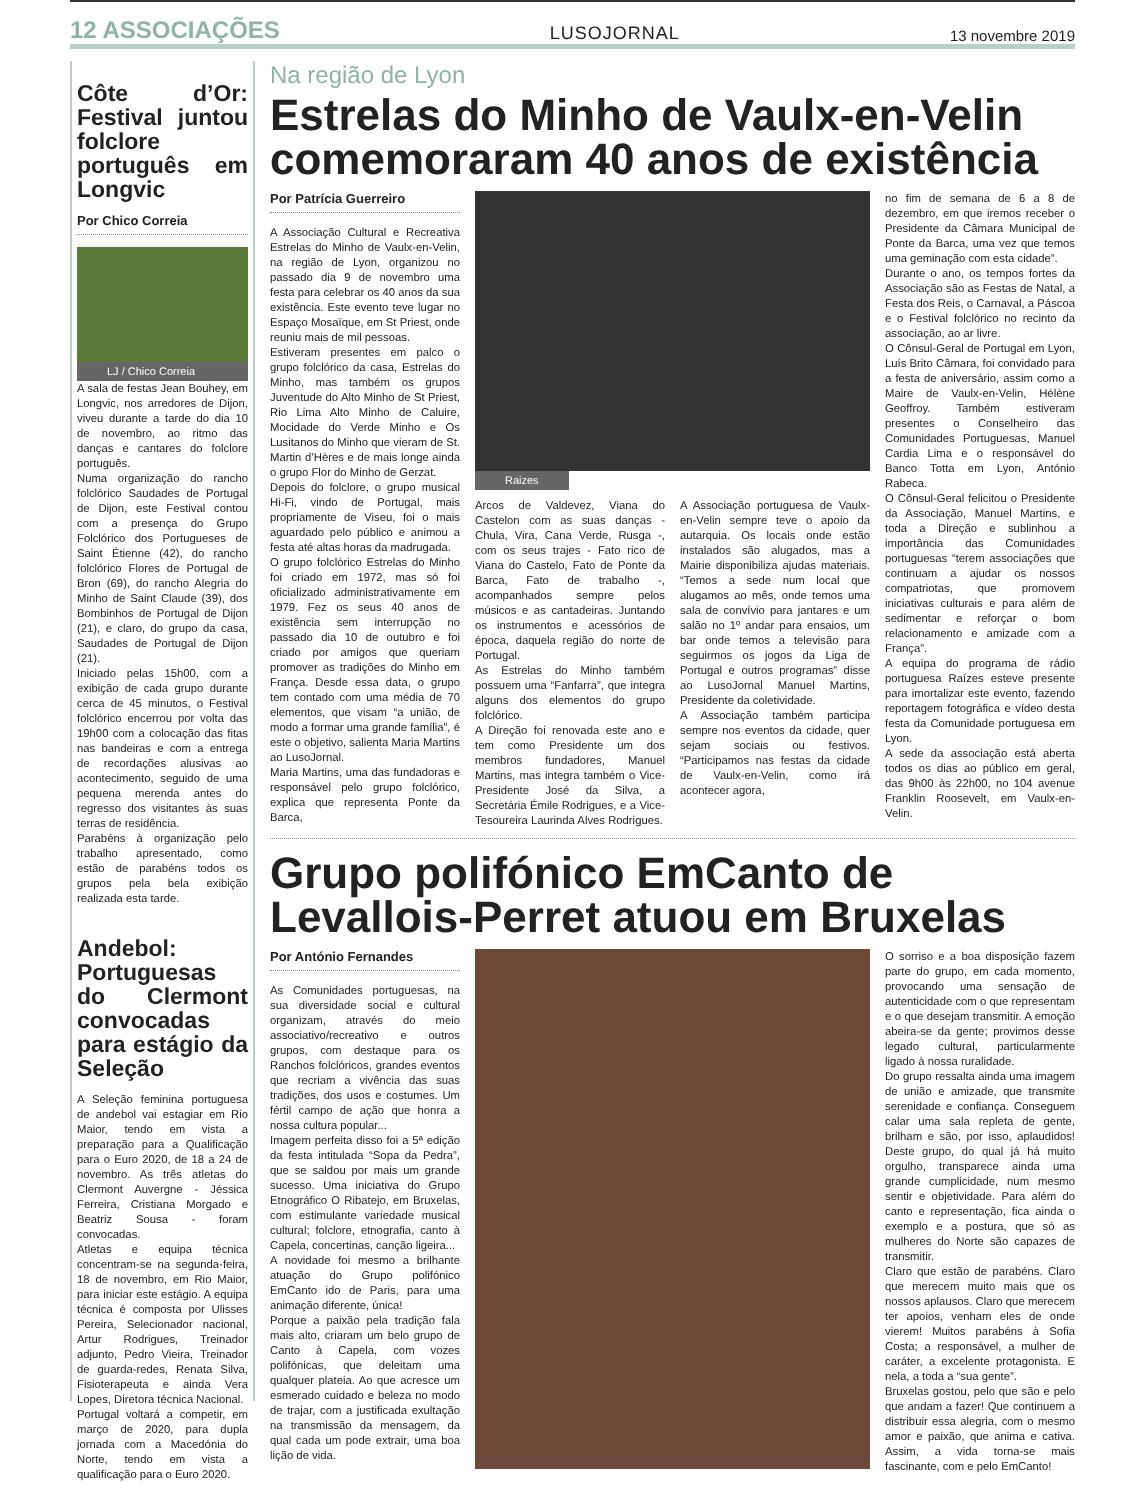12 ASSOCIAÇÕES LUSOJORNAL 13 novembre 2019
Côte d’Or: Festival juntou folclore português em Longvic
Por Chico Correia
LJ / Chico Correia
A sala de festas Jean Bouhey, em Longvic, nos arredores de Dijon, viveu durante a tarde do dia 10 de novembro, ao ritmo das danças e cantares do folclore português.
Numa organização do rancho folclórico Saudades de Portugal de Dijon, este Festival contou com a presença do Grupo Folclórico dos Portugueses de Saint Étienne (42), do rancho folclórico Flores de Portugal de Bron (69), do rancho Alegria do Minho de Saint Claude (39), dos Bombinhos de Portugal de Dijon (21), e claro, do grupo da casa, Saudades de Portugal de Dijon (21).
Iniciado pelas 15h00, com a exibição de cada grupo durante cerca de 45 minutos, o Festival folclórico encerrou por volta das 19h00 com a colocação das fitas nas bandeiras e com a entrega de recordações alusivas ao acontecimento, seguido de uma pequena merenda antes do regresso dos visitantes às suas terras de residência.
Parabéns à organização pelo trabalho apresentado, como estão de parabéns todos os grupos pela bela exibição realizada esta tarde.
Andebol: Portuguesas do Clermont convocadas para estágio da Seleção
A Seleção feminina portuguesa de andebol vai estagiar em Rio Maior, tendo em vista a preparação para a Qualificação para o Euro 2020, de 18 a 24 de novembro. As três atletas do Clermont Auvergne - Jéssica Ferreira, Cristiana Morgado e Beatriz Sousa - foram convocadas.
Atletas e equipa técnica concentram-se na segunda-feira, 18 de novembro, em Rio Maior, para iniciar este estágio. A equipa técnica é composta por Ulisses Pereira, Selecionador nacional, Artur Rodrigues, Treinador adjunto, Pedro Vieira, Treinador de guarda-redes, Renata Silva, Fisioterapeuta e ainda Vera Lopes, Diretora técnica Nacional.
Portugal voltará a competir, em março de 2020, para dupla jornada com a Macedónia do Norte, tendo em vista a qualificação para o Euro 2020.
Na região de Lyon
Estrelas do Minho de Vaulx-en-Velin comemoraram 40 anos de existência
Por Patrícia Guerreiro
A Associação Cultural e Recreativa Estrelas do Minho de Vaulx-en-Velin, na região de Lyon, organizou no passado dia 9 de novembro uma festa para celebrar os 40 anos da sua existência. Este evento teve lugar no Espaço Mosaïque, em St Priest, onde reuniu mais de mil pessoas.
Estiveram presentes em palco o grupo folclórico da casa, Estrelas do Minho, mas também os grupos Juventude do Alto Minho de St Priest, Rio Lima Alto Minho de Caluire, Mocidade do Verde Minho e Os Lusitanos do Minho que vieram de St. Martin d’Hères e de mais longe ainda o grupo Flor do Minho de Gerzat.
Depois do folclore, o grupo musical Hi-Fi, vindo de Portugal, mais propriamente de Viseu, foi o mais aguardado pelo público e animou a festa até altas horas da madrugada.
O grupo folclórico Estrelas do Minho foi criado em 1972, mas só foi oficializado administrativamente em 1979. Fez os seus 40 anos de existência sem interrupção no passado dia 10 de outubro e foi criado por amigos que queriam promover as tradições do Minho em França. Desde essa data, o grupo tem contado com uma média de 70 elementos, que visam “a união, de modo a formar uma grande família”, é este o objetivo, salienta Maria Martins ao LusoJornal.
Maria Martins, uma das fundadoras e responsável pelo grupo folclórico, explica que representa Ponte da Barca,
Raizes
Arcos de Valdevez, Viana do Castelon com as suas danças - Chula, Vira, Cana Verde, Rusga -, com os seus trajes - Fato rico de Viana do Castelo, Fato de Ponte da Barca, Fato de trabalho -, acompanhados sempre pelos músicos e as cantadeiras. Juntando os instrumentos e acessórios de época, daquela região do norte de Portugal.
As Estrelas do Minho também possuem uma “Fanfarra”, que integra alguns dos elementos do grupo folclórico.
A Direção foi renovada este ano e tem como Presidente um dos membros fundadores, Manuel Martins, mas integra também o Vice-Presidente José da Silva, a Secretária Émile Rodrigues, e a Vice-Tesoureira Laurinda Alves Rodrigues.
A Associação portuguesa de Vaulx-en-Velin sempre teve o apoio da autarquia. Os locais onde estão instalados são alugados, mas a Mairie disponibiliza ajudas materiais. “Temos a sede num local que alugamos ao mês, onde temos uma sala de convívio para jantares e um salão no 1º andar para ensaios, um bar onde temos a televisão para seguirmos os jogos da Liga de Portugal e outros programas” disse ao LusoJornal Manuel Martins, Presidente da coletividade.
A Associação também participa sempre nos eventos da cidade, quer sejam sociais ou festivos. “Participamos nas festas da cidade de Vaulx-en-Velin, como irá acontecer agora,
no fim de semana de 6 a 8 de dezembro, em que iremos receber o Presidente da Câmara Municipal de Ponte da Barca, uma vez que temos uma geminação com esta cidade”.
Durante o ano, os tempos fortes da Associação são as Festas de Natal, a Festa dos Reis, o Carnaval, a Páscoa e o Festival folclórico no recinto da associação, ao ar livre.
O Cônsul-Geral de Portugal em Lyon, Luís Brito Câmara, foi convidado para a festa de aniversário, assim como a Maire de Vaulx-en-Velin, Hélène Geoffroy. Também estiveram presentes o Conselheiro das Comunidades Portuguesas, Manuel Cardia Lima e o responsável do Banco Totta em Lyon, António Rabeca.
O Cônsul-Geral felicitou o Presidente da Associação, Manuel Martins, e toda a Direção e sublinhou a importância das Comunidades portuguesas “terem associações que continuam a ajudar os nossos compatriotas, que promovem iniciativas culturais e para além de sedimentar e reforçar o bom relacionamento e amizade com a França”.
A equipa do programa de rádio portuguesa Raízes esteve presente para imortalizar este evento, fazendo reportagem fotográfica e vídeo desta festa da Comunidade portuguesa em Lyon.
A sede da associação está aberta todos os dias ao público em geral, das 9h00 às 22h00, no 104 avenue Franklin Roosevelt, em Vaulx-en-Velin.
Grupo polifónico EmCanto de Levallois-Perret atuou em Bruxelas
Por António Fernandes
As Comunidades portuguesas, na sua diversidade social e cultural organizam, através do meio associativo/recreativo e outros grupos, com destaque para os Ranchos folclóricos, grandes eventos que recriam a vivência das suas tradições, dos usos e costumes. Um fértil campo de ação que honra a nossa cultura popular...
Imagem perfeita disso foi a 5ª edição da festa intitulada “Sopa da Pedra”, que se saldou por mais um grande sucesso. Uma iniciativa do Grupo Etnográfico O Ribatejo, em Bruxelas, com estimulante variedade musical cultural; folclore, etnografia, canto à Capela, concertinas, canção ligeira...
A novidade foi mesmo a brilhante atuação do Grupo polifónico EmCanto ido de Paris, para uma animação diferente, única!
Porque a paixão pela tradição fala mais alto, criaram um belo grupo de Canto à Capela, com vozes polifónicas, que deleitam uma qualquer plateia. Ao que acresce um esmerado cuidado e beleza no modo de trajar, com a justificada exultação na transmissão da mensagem, da qual cada um pode extrair, uma boa lição de vida.
O sorriso e a boa disposição fazem parte do grupo, em cada momento, provocando uma sensação de autenticidade com o que representam e o que desejam transmitir. A emoção abeira-se da gente; provimos desse legado cultural, particularmente ligado à nossa ruralidade.
Do grupo ressalta ainda uma imagem de união e amizade, que transmite serenidade e confiança. Conseguem calar uma sala repleta de gente, brilham e são, por isso, aplaudidos! Deste grupo, do qual já há muito orgulho, transparece ainda uma grande cumplicidade, num mesmo sentir e objetividade. Para além do canto e representação, fica ainda o exemplo e a postura, que só as mulheres do Norte são capazes de transmitir.
Claro que estão de parabéns. Claro que merecem muito mais que os nossos aplausos. Claro que merecem ter apoios, venham eles de onde vierem! Muitos parabéns à Sofia Costa; a responsável, a mulher de caráter, a excelente protagonista. E nela, a toda a “sua gente”.
Bruxelas gostou, pelo que são e pelo que andam a fazer! Que continuem a distribuir essa alegria, com o mesmo amor e paixão, que anima e cativa. Assim, a vida torna-se mais fascinante, com e pelo EmCanto!